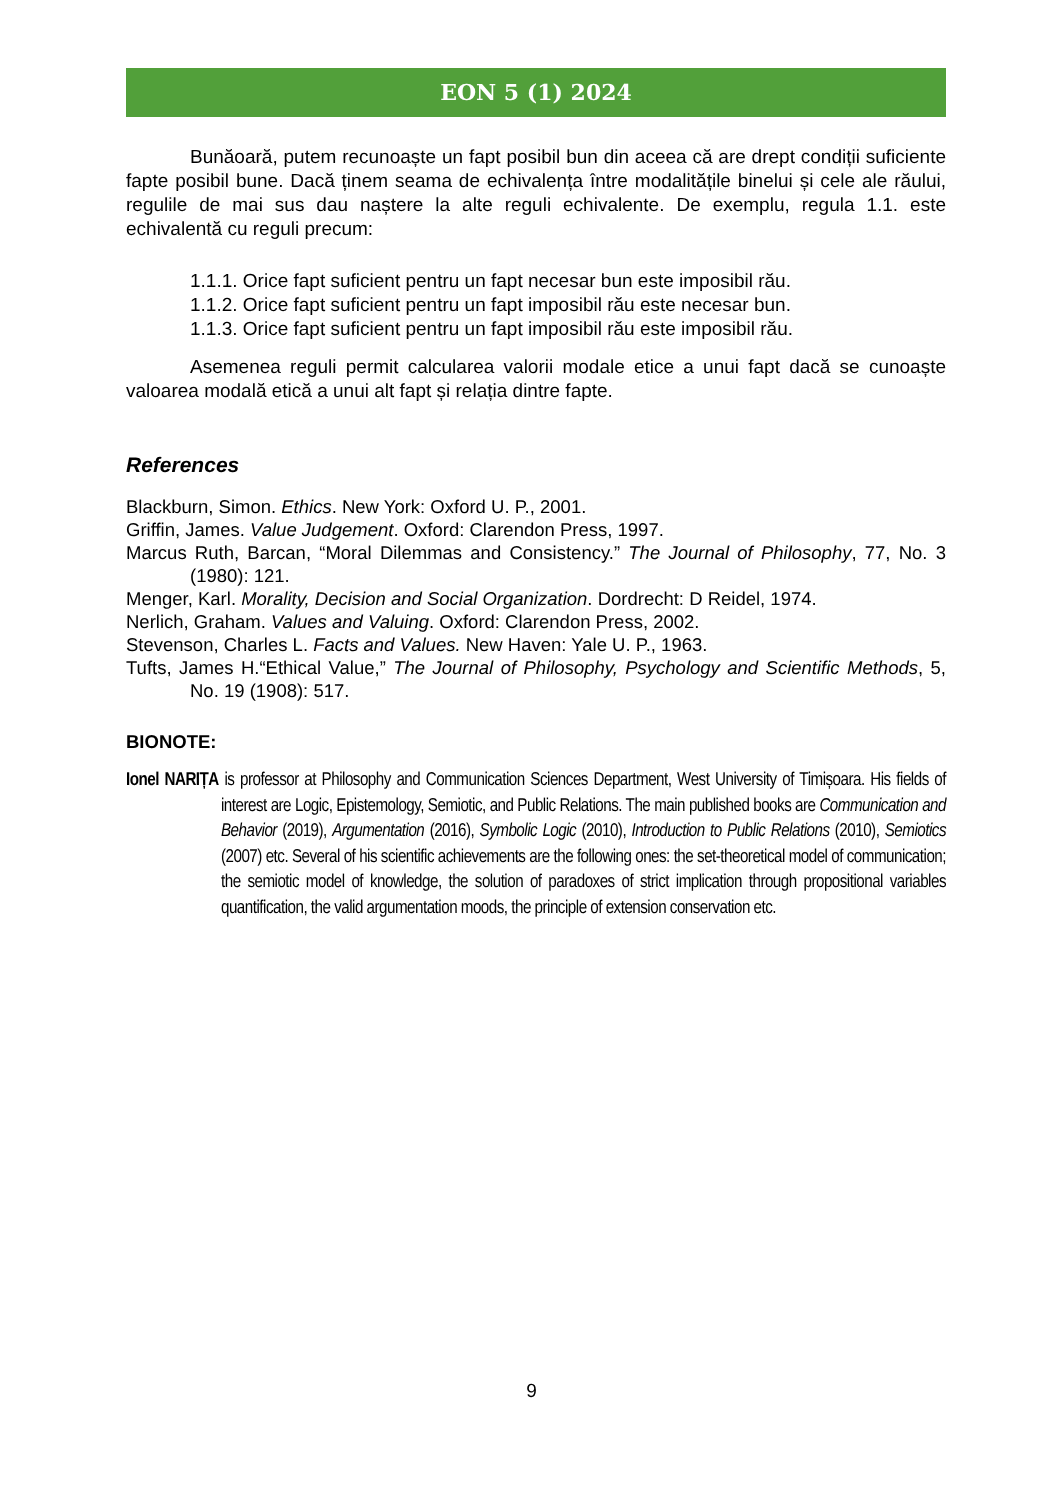EON 5 (1) 2024
Bunăoară, putem recunoaște un fapt posibil bun din aceea că are drept condiții suficiente fapte posibil bune. Dacă ținem seama de echivalența între modalitățile binelui și cele ale răului, regulile de mai sus dau naștere la alte reguli echivalente. De exemplu, regula 1.1. este echivalentă cu reguli precum:
1.1.1. Orice fapt suficient pentru un fapt necesar bun este imposibil rău.
1.1.2. Orice fapt suficient pentru un fapt imposibil rău este necesar bun.
1.1.3. Orice fapt suficient pentru un fapt imposibil rău este imposibil rău.
Asemenea reguli permit calcularea valorii modale etice a unui fapt dacă se cunoaște valoarea modală etică a unui alt fapt și relația dintre fapte.
References
Blackburn, Simon. Ethics. New York: Oxford U. P., 2001.
Griffin, James. Value Judgement. Oxford: Clarendon Press, 1997.
Marcus Ruth, Barcan, “Moral Dilemmas and Consistency.” The Journal of Philosophy, 77, No. 3 (1980): 121.
Menger, Karl. Morality, Decision and Social Organization. Dordrecht: D Reidel, 1974.
Nerlich, Graham. Values and Valuing. Oxford: Clarendon Press, 2002.
Stevenson, Charles L. Facts and Values. New Haven: Yale U. P., 1963.
Tufts, James H.“Ethical Value,” The Journal of Philosophy, Psychology and Scientific Methods, 5, No. 19 (1908): 517.
BIONOTE:
Ionel NARIȚA is professor at Philosophy and Communication Sciences Department, West University of Timișoara. His fields of interest are Logic, Epistemology, Semiotic, and Public Relations. The main published books are Communication and Behavior (2019), Argumentation (2016), Symbolic Logic (2010), Introduction to Public Relations (2010), Semiotics (2007) etc. Several of his scientific achievements are the following ones: the set-theoretical model of communication; the semiotic model of knowledge, the solution of paradoxes of strict implication through propositional variables quantification, the valid argumentation moods, the principle of extension conservation etc.
9